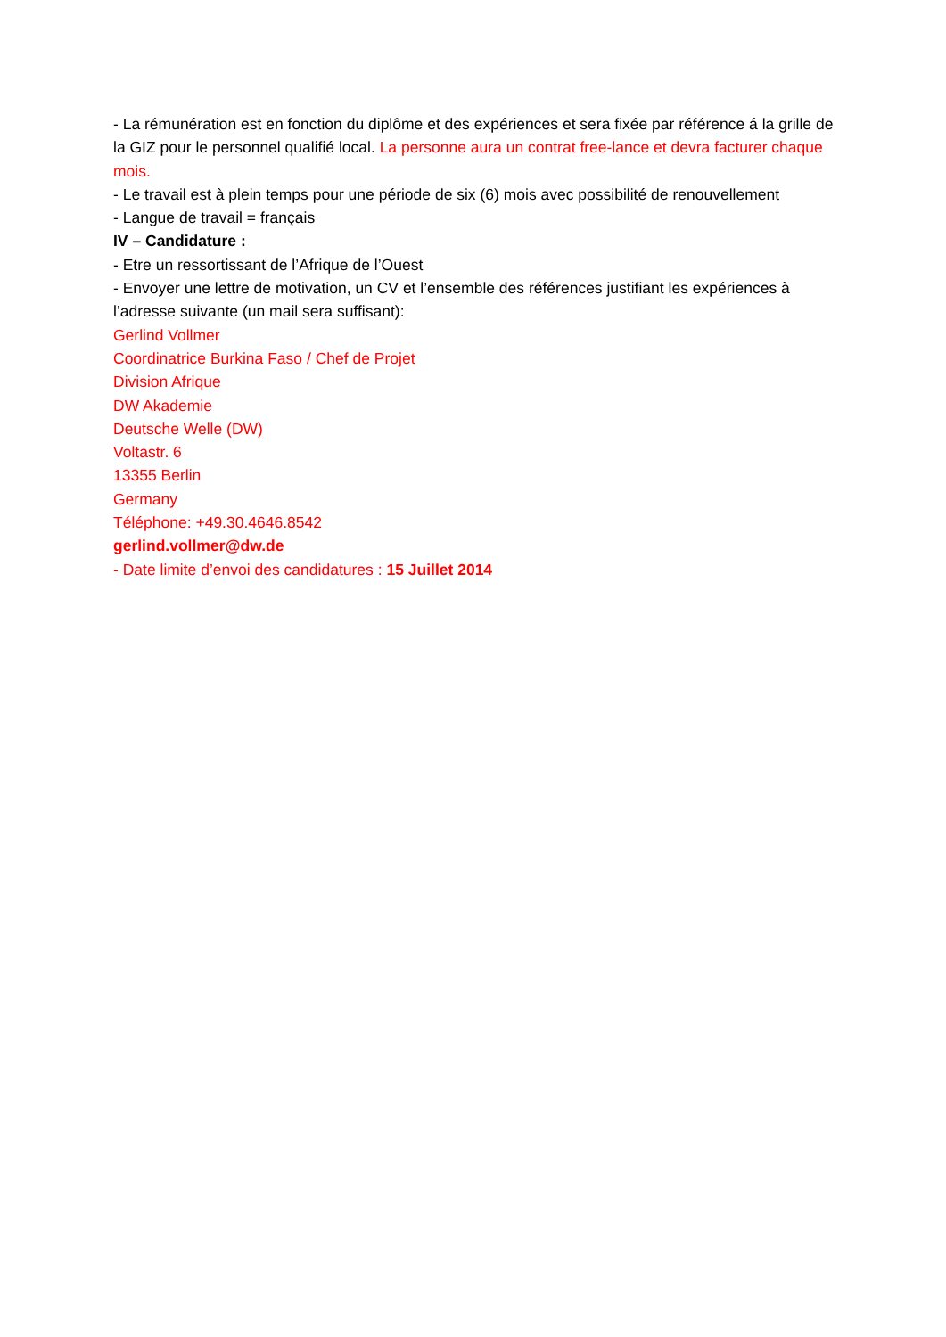- La rémunération est en fonction du diplôme et des expériences et sera fixée par référence á la grille de la GIZ pour le personnel qualifié local. La personne aura un contrat free-lance et devra facturer chaque mois.
- Le travail est à plein temps pour une période de six (6) mois avec possibilité de renouvellement
- Langue de travail = français
IV – Candidature :
- Etre un ressortissant de l’Afrique de l’Ouest
- Envoyer une lettre de motivation, un CV et l’ensemble des références justifiant les expériences à l’adresse suivante (un mail sera suffisant):
Gerlind Vollmer
Coordinatrice Burkina Faso / Chef de Projet
Division Afrique
DW Akademie
Deutsche Welle (DW)
Voltastr. 6
13355 Berlin
Germany
Téléphone: +49.30.4646.8542
gerlind.vollmer@dw.de
- Date limite d’envoi des candidatures : 15 Juillet 2014